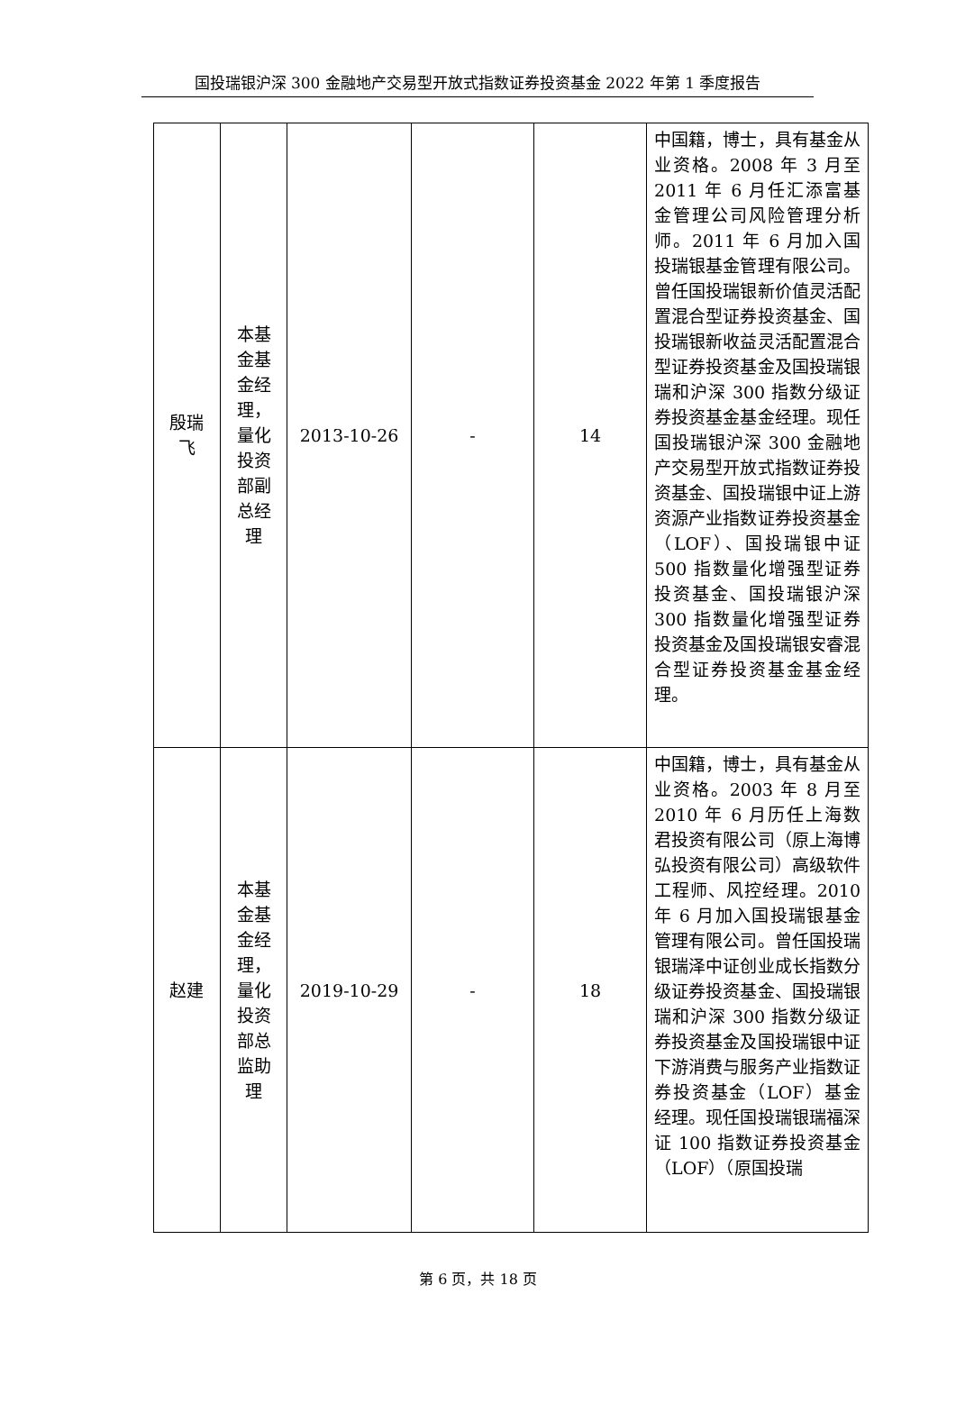国投瑞银沪深 300 金融地产交易型开放式指数证券投资基金 2022 年第 1 季度报告
| 殷瑞 飞 | 本基 金基 金经 理， 量化 投资 部副 总经 理 | 2013-10-26 | - | 14 | 中国籍，博士，具有基金从业资格。2008 年 3 月至 2011 年 6 月任汇添富基金管理公司风险管理分析师。2011 年 6 月加入国投瑞银基金管理有限公司。曾任国投瑞银新价值灵活配置混合型证券投资基金、国投瑞银新收益灵活配置混合型证券投资基金及国投瑞银瑞和沪深 300 指数分级证券投资基金基金经理。现任国投瑞银沪深 300 金融地产交易型开放式指数证券投资基金、国投瑞银中证上游资源产业指数证券投资基金（LOF）、国投瑞银中证 500 指数量化增强型证券投资基金、国投瑞银沪深 300 指数量化增强型证券投资基金及国投瑞银安睿混合型证券投资基金基金经理。 |
| 赵建 | 本基 金基 金经 理， 量化 投资 部总 监助 理 | 2019-10-29 | - | 18 | 中国籍，博士，具有基金从业资格。2003 年 8 月至 2010 年 6 月历任上海数君投资有限公司（原上海博弘投资有限公司）高级软件工程师、风控经理。2010 年 6 月加入国投瑞银基金管理有限公司。曾任国投瑞银瑞泽中证创业成长指数分级证券投资基金、国投瑞银瑞和沪深 300 指数分级证券投资基金及国投瑞银中证下游消费与服务产业指数证券投资基金（LOF）基金经理。现任国投瑞银瑞福深证 100 指数证券投资基金（LOF）（原国投瑞 |
第 6 页，共 18 页